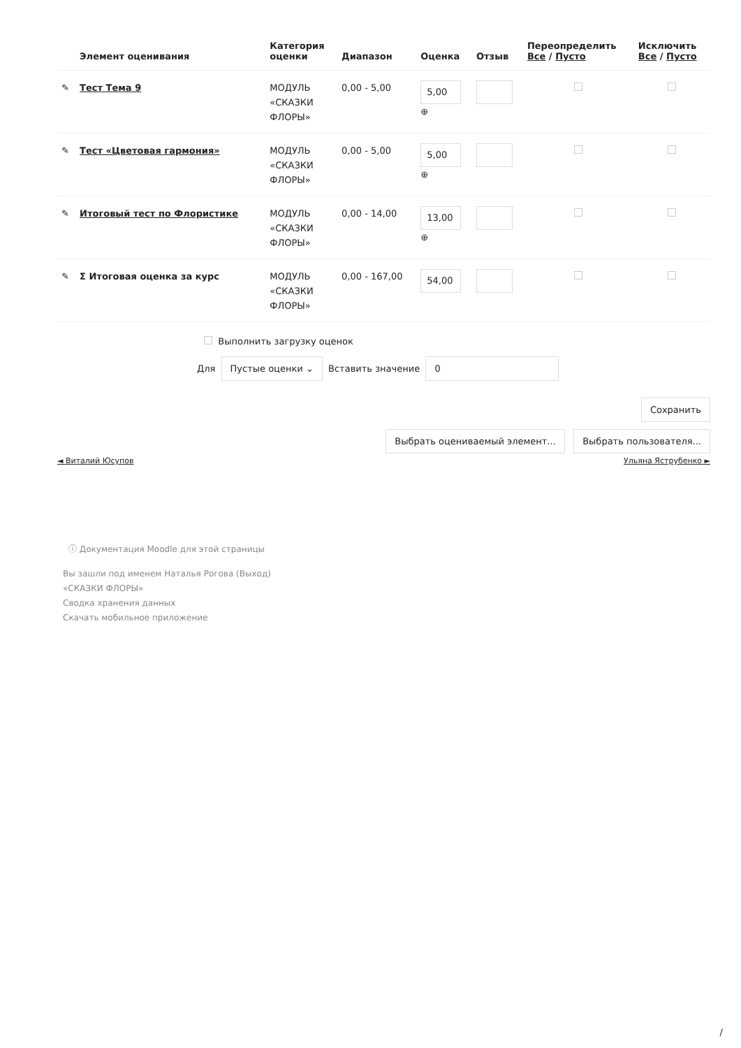| | Элемент оценивания | Категория оценки | Диапазон | Оценка | Отзыв | Переопределить Все / Пусто | Исключить Все / Пусто |
| --- | --- | --- | --- | --- | --- | --- | --- |
| ✎ | Тест Тема 9 | МОДУЛЬ «СКАЗКИ ФЛОРЫ» | 0,00 - 5,00 | 5,00 ⊕ | | | |
| ✎ | Тест «Цветовая гармония» | МОДУЛЬ «СКАЗКИ ФЛОРЫ» | 0,00 - 5,00 | 5,00 ⊕ | | | |
| ✎ | Итоговый тест по Флористике | МОДУЛЬ «СКАЗКИ ФЛОРЫ» | 0,00 - 14,00 | 13,00 ⊕ | | | |
| ✎ | Σ Итоговая оценка за курс | МОДУЛЬ «СКАЗКИ ФЛОРЫ» | 0,00 - 167,00 | 54,00 | | | |
Выполнить загрузку оценок
Для Пустые оценки ⌄ Вставить значение 0
Сохранить
Выбрать оцениваемый элемент... Выбрать пользователя...
◄ Виталий Юсупов Ульяна Яструбенко ►
ⓘ Документация Moodle для этой страницы
Вы зашли под именем Наталья Рогова (Выход)
«СКАЗКИ ФЛОРЫ»
Сводка хранения данных
Скачать мобильное приложение
/